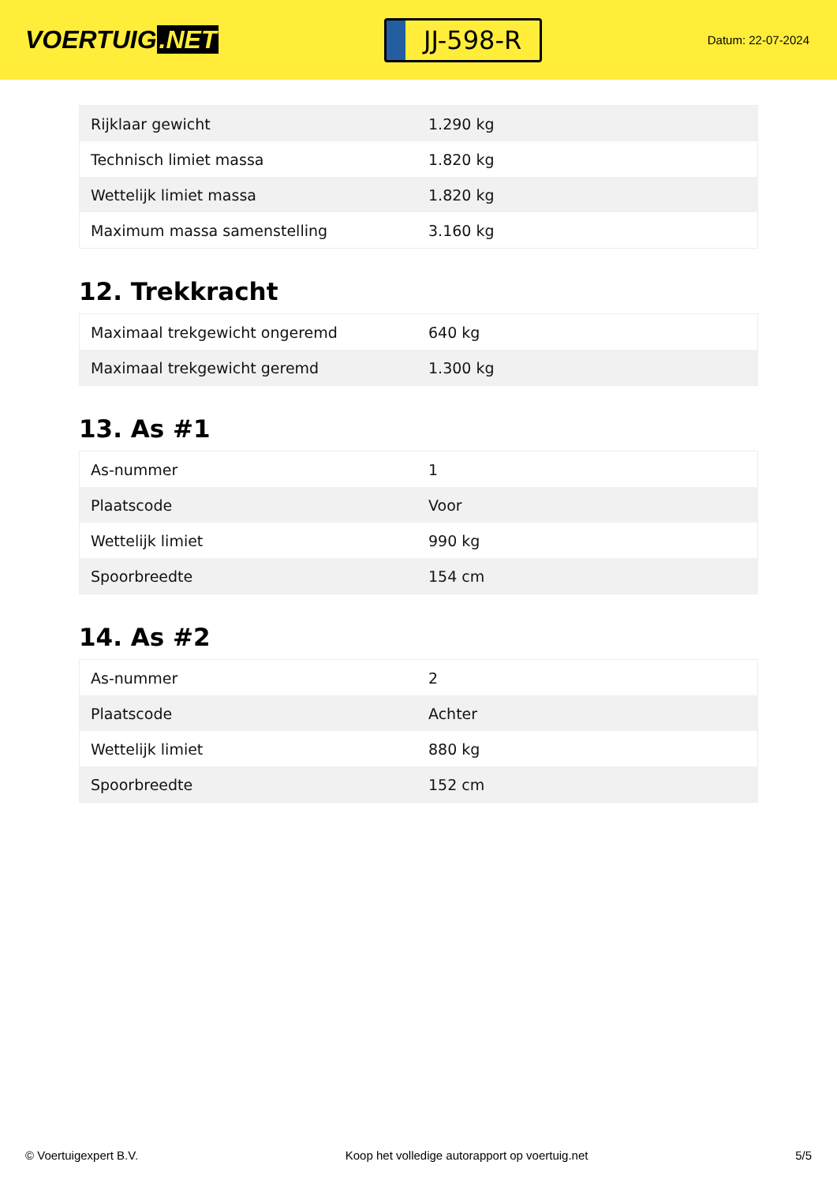VOERTUIG.NET
JJ-598-R
Datum: 22-07-2024
| Rijklaar gewicht | 1.290 kg |
| Technisch limiet massa | 1.820 kg |
| Wettelijk limiet massa | 1.820 kg |
| Maximum massa samenstelling | 3.160 kg |
12. Trekkracht
| Maximaal trekgewicht ongeremd | 640 kg |
| Maximaal trekgewicht geremd | 1.300 kg |
13. As #1
| As-nummer | 1 |
| Plaatscode | Voor |
| Wettelijk limiet | 990 kg |
| Spoorbreedte | 154 cm |
14. As #2
| As-nummer | 2 |
| Plaatscode | Achter |
| Wettelijk limiet | 880 kg |
| Spoorbreedte | 152 cm |
© Voertuigexpert B.V. Koop het volledige autorapport op voertuig.net 5/5